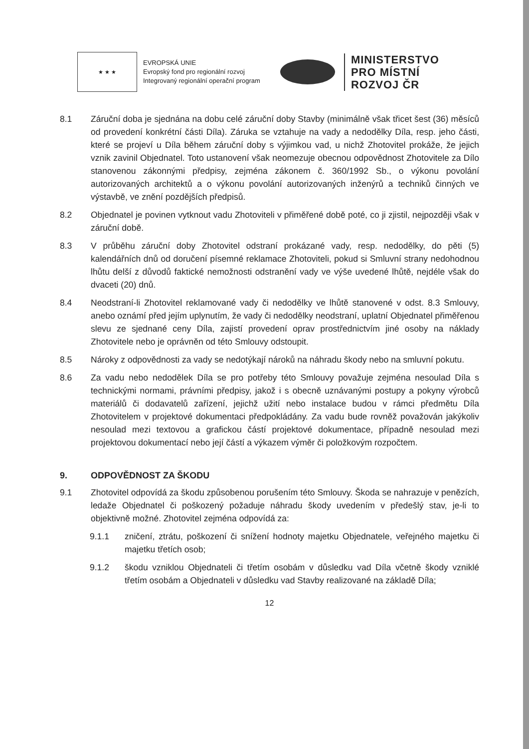★ ★ ★
EVROPSKÁ UNIE
Evropský fond pro regionální rozvoj
Integrovaný regionální operační program
MINISTERSTVO
PRO MÍSTNÍ
ROZVOJ ČR
8.1 Záruční doba je sjednána na dobu celé záruční doby Stavby (minimálně však třicet šest (36) měsíců od provedení konkrétní části Díla). Záruka se vztahuje na vady a nedodělky Díla, resp. jeho části, které se projeví u Díla během záruční doby s výjimkou vad, u nichž Zhotovitel prokáže, že jejich vznik zavinil Objednatel. Toto ustanovení však neomezuje obecnou odpovědnost Zhotovitele za Dílo stanovenou zákonnými předpisy, zejména zákonem č. 360/1992 Sb., o výkonu povolání autorizovaných architektů a o výkonu povolání autorizovaných inženýrů a techniků činných ve výstavbě, ve znění pozdějších předpisů.
8.2 Objednatel je povinen vytknout vadu Zhotoviteli v přiměřené době poté, co ji zjistil, nejpozději však v záruční době.
8.3 V průběhu záruční doby Zhotovitel odstraní prokázané vady, resp. nedodělky, do pěti (5) kalendářních dnů od doručení písemné reklamace Zhotoviteli, pokud si Smluvní strany nedohodnou lhůtu delší z důvodů faktické nemožnosti odstranění vady ve výše uvedené lhůtě, nejdéle však do dvaceti (20) dnů.
8.4 Neodstraní-li Zhotovitel reklamované vady či nedodělky ve lhůtě stanovené v odst. 8.3 Smlouvy, anebo oznámí před jejím uplynutím, že vady či nedodělky neodstraní, uplatní Objednatel přiměřenou slevu ze sjednané ceny Díla, zajistí provedení oprav prostřednictvím jiné osoby na náklady Zhotovitele nebo je oprávněn od této Smlouvy odstoupit.
8.5 Nároky z odpovědnosti za vady se nedotýkají nároků na náhradu škody nebo na smluvní pokutu.
8.6 Za vadu nebo nedodělek Díla se pro potřeby této Smlouvy považuje zejména nesoulad Díla s technickými normami, právními předpisy, jakož i s obecně uznávanými postupy a pokyny výrobců materiálů či dodavatelů zařízení, jejichž užití nebo instalace budou v rámci předmětu Díla Zhotovitelem v projektové dokumentaci předpokládány. Za vadu bude rovněž považován jakýkoliv nesoulad mezi textovou a grafickou částí projektové dokumentace, případně nesoulad mezi projektovou dokumentací nebo její částí a výkazem výměr či položkovým rozpočtem.
9. ODPOVĚDNOST ZA ŠKODU
9.1 Zhotovitel odpovídá za škodu způsobenou porušením této Smlouvy. Škoda se nahrazuje v penězích, ledaže Objednatel či poškozený požaduje náhradu škody uvedením v předešlý stav, je-li to objektivně možné. Zhotovitel zejména odpovídá za:
9.1.1 zničení, ztrátu, poškození či snížení hodnoty majetku Objednatele, veřejného majetku či majetku třetích osob;
9.1.2 škodu vzniklou Objednateli či třetím osobám v důsledku vad Díla včetně škody vzniklé třetím osobám a Objednateli v důsledku vad Stavby realizované na základě Díla;
12